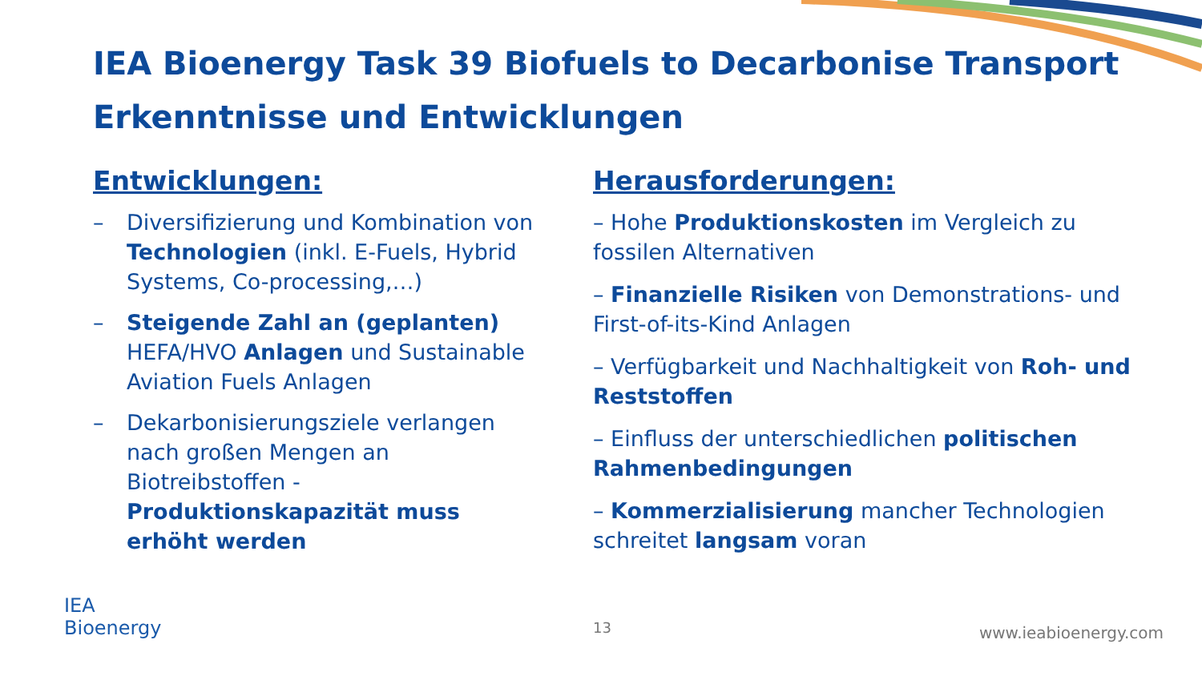IEA Bioenergy Task 39 Biofuels to Decarbonise Transport
Erkenntnisse und Entwicklungen
Entwicklungen:
– Diversifizierung und Kombination von Technologien (inkl. E-Fuels, Hybrid Systems, Co-processing,…)
– Steigende Zahl an (geplanten) HEFA/HVO Anlagen und Sustainable Aviation Fuels Anlagen
– Dekarbonisierungsziele verlangen nach großen Mengen an Biotreibstoffen - Produktionskapazität muss erhöht werden
Herausforderungen:
– Hohe Produktionskosten im Vergleich zu fossilen Alternativen
– Finanzielle Risiken von Demonstrations- und First-of-its-Kind Anlagen
– Verfügbarkeit und Nachhaltigkeit von Roh- und Reststoffen
– Einfluss der unterschiedlichen politischen Rahmenbedingungen
– Kommerzialisierung mancher Technologien schreitet langsam voran
IEA
Bioenergy
13 www.ieabioenergy.com